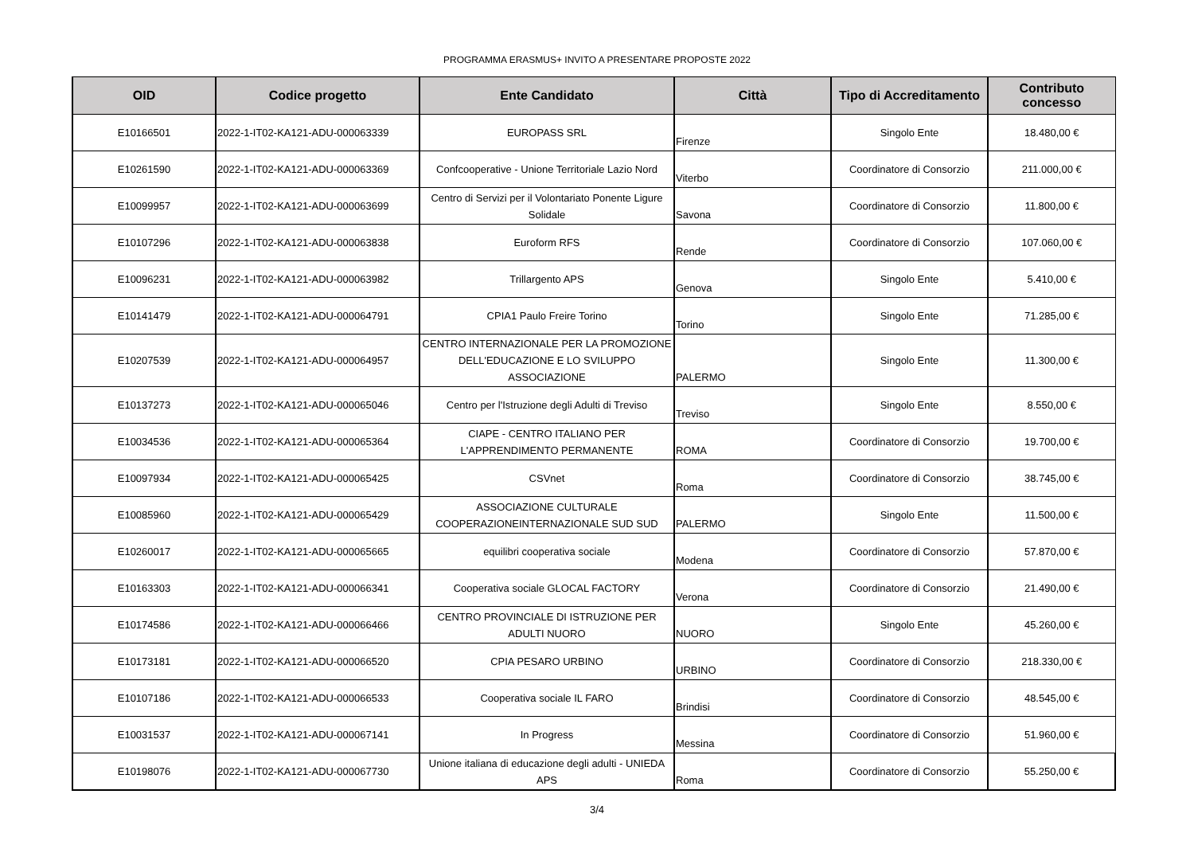PROGRAMMA ERASMUS+ INVITO A PRESENTARE PROPOSTE 2022
| OID | Codice progetto | Ente Candidato | Città | Tipo di Accreditamento | Contributo concesso |
| --- | --- | --- | --- | --- | --- |
| E10166501 | 2022-1-IT02-KA121-ADU-000063339 | EUROPASS SRL | Firenze | Singolo Ente | 18.480,00 € |
| E10261590 | 2022-1-IT02-KA121-ADU-000063369 | Confcooperative - Unione Territoriale Lazio Nord | Viterbo | Coordinatore di Consorzio | 211.000,00 € |
| E10099957 | 2022-1-IT02-KA121-ADU-000063699 | Centro di Servizi per il Volontariato Ponente Ligure Solidale | Savona | Coordinatore di Consorzio | 11.800,00 € |
| E10107296 | 2022-1-IT02-KA121-ADU-000063838 | Euroform RFS | Rende | Coordinatore di Consorzio | 107.060,00 € |
| E10096231 | 2022-1-IT02-KA121-ADU-000063982 | Trillargento APS | Genova | Singolo Ente | 5.410,00 € |
| E10141479 | 2022-1-IT02-KA121-ADU-000064791 | CPIA1 Paulo Freire Torino | Torino | Singolo Ente | 71.285,00 € |
| E10207539 | 2022-1-IT02-KA121-ADU-000064957 | CENTRO INTERNAZIONALE PER LA PROMOZIONE DELL'EDUCAZIONE E LO SVILUPPO ASSOCIAZIONE | PALERMO | Singolo Ente | 11.300,00 € |
| E10137273 | 2022-1-IT02-KA121-ADU-000065046 | Centro per l'Istruzione degli Adulti di Treviso | Treviso | Singolo Ente | 8.550,00 € |
| E10034536 | 2022-1-IT02-KA121-ADU-000065364 | CIAPE - CENTRO ITALIANO PER L'APPRENDIMENTO PERMANENTE | ROMA | Coordinatore di Consorzio | 19.700,00 € |
| E10097934 | 2022-1-IT02-KA121-ADU-000065425 | CSVnet | Roma | Coordinatore di Consorzio | 38.745,00 € |
| E10085960 | 2022-1-IT02-KA121-ADU-000065429 | ASSOCIAZIONE CULTURALE COOPERAZIONEINTERNAZIONALE SUD SUD | PALERMO | Singolo Ente | 11.500,00 € |
| E10260017 | 2022-1-IT02-KA121-ADU-000065665 | equilibri cooperativa sociale | Modena | Coordinatore di Consorzio | 57.870,00 € |
| E10163303 | 2022-1-IT02-KA121-ADU-000066341 | Cooperativa sociale GLOCAL FACTORY | Verona | Coordinatore di Consorzio | 21.490,00 € |
| E10174586 | 2022-1-IT02-KA121-ADU-000066466 | CENTRO PROVINCIALE DI ISTRUZIONE PER ADULTI NUORO | NUORO | Singolo Ente | 45.260,00 € |
| E10173181 | 2022-1-IT02-KA121-ADU-000066520 | CPIA PESARO URBINO | URBINO | Coordinatore di Consorzio | 218.330,00 € |
| E10107186 | 2022-1-IT02-KA121-ADU-000066533 | Cooperativa sociale IL FARO | Brindisi | Coordinatore di Consorzio | 48.545,00 € |
| E10031537 | 2022-1-IT02-KA121-ADU-000067141 | In Progress | Messina | Coordinatore di Consorzio | 51.960,00 € |
| E10198076 | 2022-1-IT02-KA121-ADU-000067730 | Unione italiana di educazione degli adulti - UNIEDA APS | Roma | Coordinatore di Consorzio | 55.250,00 € |
3/4